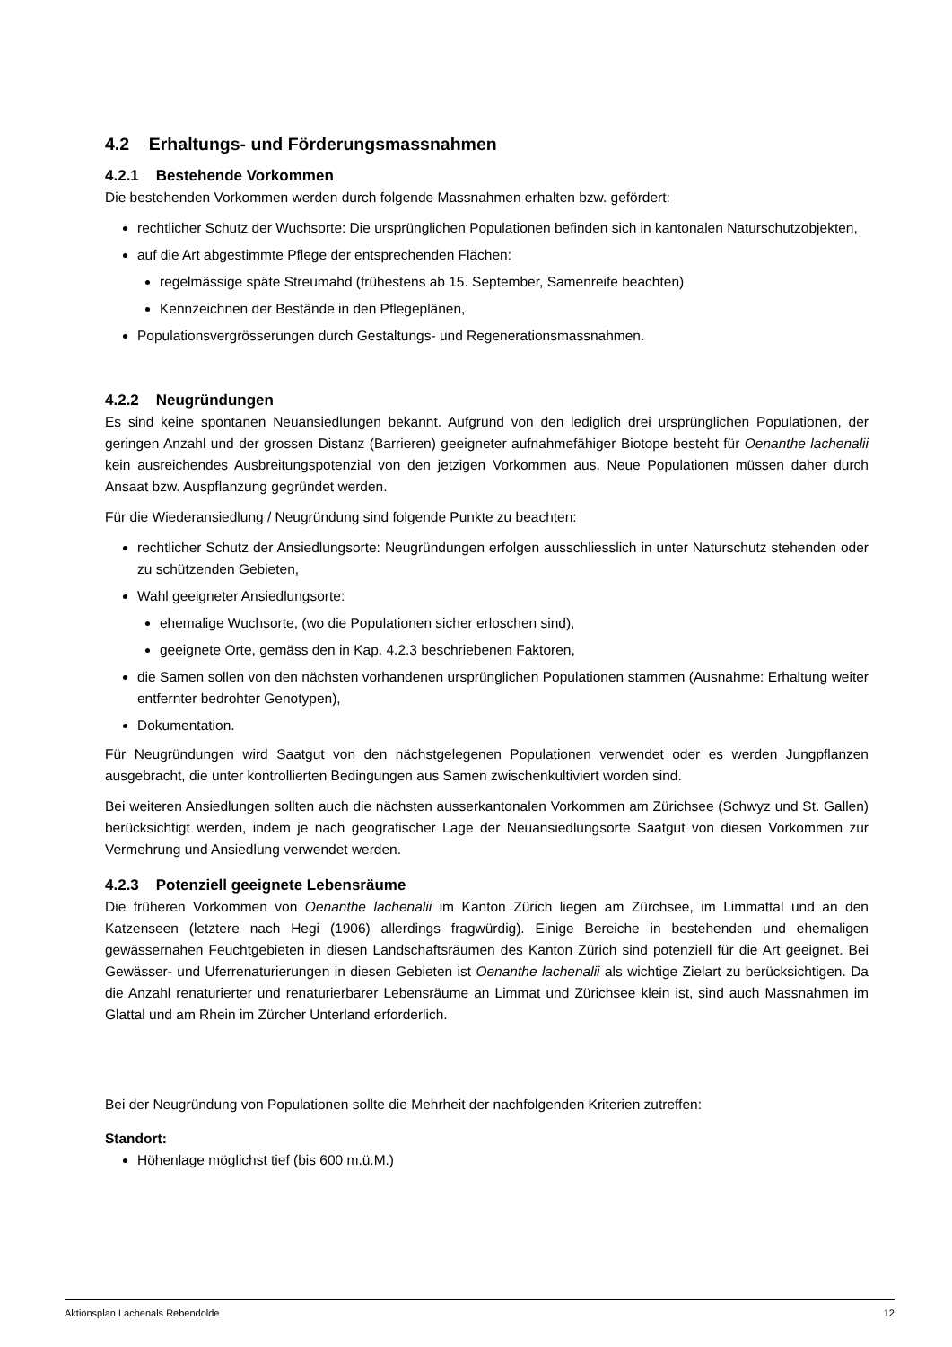4.2 Erhaltungs- und Förderungsmassnahmen
4.2.1 Bestehende Vorkommen
Die bestehenden Vorkommen werden durch folgende Massnahmen erhalten bzw. gefördert:
rechtlicher Schutz der Wuchsorte: Die ursprünglichen Populationen befinden sich in kantonalen Naturschutzobjekten,
auf die Art abgestimmte Pflege der entsprechenden Flächen:
regelmässige späte Streumahd (frühestens ab 15. September, Samenreife beachten)
Kennzeichnen der Bestände in den Pflegeplänen,
Populationsvergrösserungen durch Gestaltungs- und Regenerationsmassnahmen.
4.2.2 Neugründungen
Es sind keine spontanen Neuansiedlungen bekannt. Aufgrund von den lediglich drei ursprünglichen Populationen, der geringen Anzahl und der grossen Distanz (Barrieren) geeigneter aufnahmefähiger Biotope besteht für Oenanthe lachenalii kein ausreichendes Ausbreitungspotenzial von den jetzigen Vorkommen aus. Neue Populationen müssen daher durch Ansaat bzw. Auspflanzung gegründet werden.
Für die Wiederansiedlung / Neugründung sind folgende Punkte zu beachten:
rechtlicher Schutz der Ansiedlungsorte: Neugründungen erfolgen ausschliesslich in unter Naturschutz stehenden oder zu schützenden Gebieten,
Wahl geeigneter Ansiedlungsorte:
ehemalige Wuchsorte, (wo die Populationen sicher erloschen sind),
geeignete Orte, gemäss den in Kap. 4.2.3 beschriebenen Faktoren,
die Samen sollen von den nächsten vorhandenen ursprünglichen Populationen stammen (Ausnahme: Erhaltung weiter entfernter bedrohter Genotypen),
Dokumentation.
Für Neugründungen wird Saatgut von den nächstgelegenen Populationen verwendet oder es werden Jungpflanzen ausgebracht, die unter kontrollierten Bedingungen aus Samen zwischenkultiviert worden sind.
Bei weiteren Ansiedlungen sollten auch die nächsten ausserkantonalen Vorkommen am Zürichsee (Schwyz und St. Gallen) berücksichtigt werden, indem je nach geografischer Lage der Neuansiedlungsorte Saatgut von diesen Vorkommen zur Vermehrung und Ansiedlung verwendet werden.
4.2.3 Potenziell geeignete Lebensräume
Die früheren Vorkommen von Oenanthe lachenalii im Kanton Zürich liegen am Zürchsee, im Limmattal und an den Katzenseen (letztere nach Hegi (1906) allerdings fragwürdig). Einige Bereiche in bestehenden und ehemaligen gewässernahen Feuchtgebieten in diesen Landschaftsräumen des Kanton Zürich sind potenziell für die Art geeignet. Bei Gewässer- und Uferrenaturierungen in diesen Gebieten ist Oenanthe lachenalii als wichtige Zielart zu berücksichtigen. Da die Anzahl renaturierter und renaturierbarer Lebensräume an Limmat und Zürichsee klein ist, sind auch Massnahmen im Glattal und am Rhein im Zürcher Unterland erforderlich.
Bei der Neugründung von Populationen sollte die Mehrheit der nachfolgenden Kriterien zutreffen:
Standort:
Höhenlage möglichst tief (bis 600 m.ü.M.)
Aktionsplan Lachenals Rebendolde 12